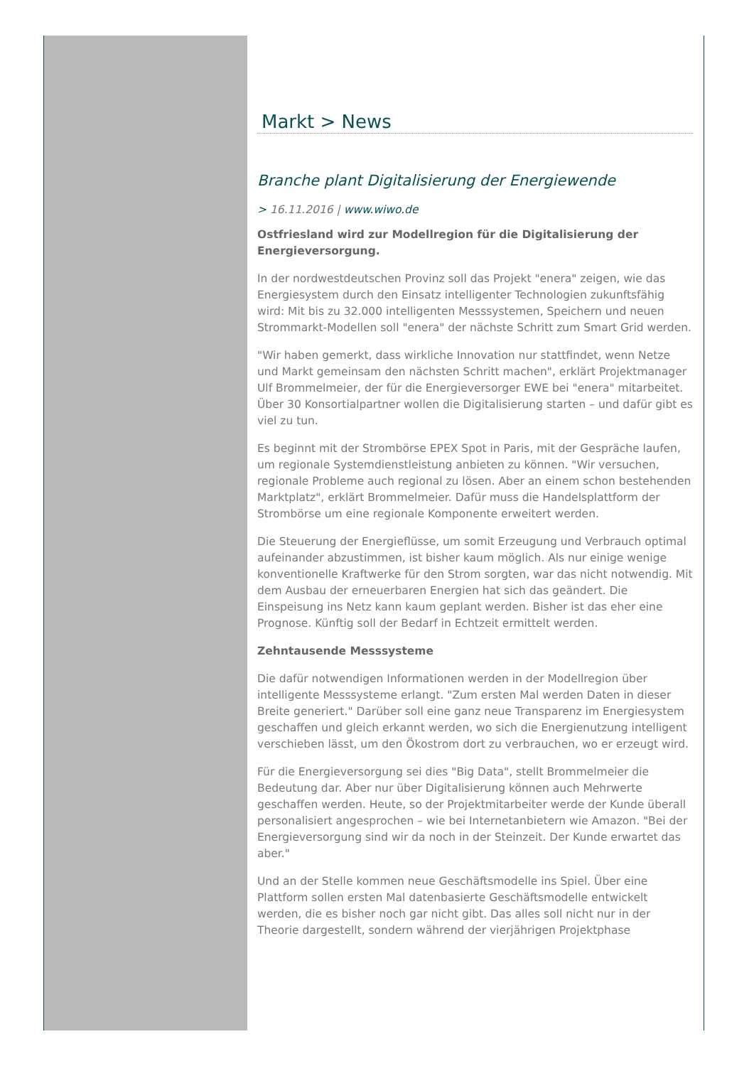Markt > News
Branche plant Digitalisierung der Energiewende
> 16.11.2016 | www.wiwo.de
Ostfriesland wird zur Modellregion für die Digitalisierung der Energieversorgung.
In der nordwestdeutschen Provinz soll das Projekt "enera" zeigen, wie das Energiesystem durch den Einsatz intelligenter Technologien zukunftsfähig wird: Mit bis zu 32.000 intelligenten Messsystemen, Speichern und neuen Strommarkt-Modellen soll "enera" der nächste Schritt zum Smart Grid werden.
"Wir haben gemerkt, dass wirkliche Innovation nur stattfindet, wenn Netze und Markt gemeinsam den nächsten Schritt machen", erklärt Projektmanager Ulf Brommelmeier, der für die Energieversorger EWE bei "enera" mitarbeitet. Über 30 Konsortialpartner wollen die Digitalisierung starten – und dafür gibt es viel zu tun.
Es beginnt mit der Strombörse EPEX Spot in Paris, mit der Gespräche laufen, um regionale Systemdienstleistung anbieten zu können. "Wir versuchen, regionale Probleme auch regional zu lösen. Aber an einem schon bestehenden Marktplatz", erklärt Brommelmeier. Dafür muss die Handelsplattform der Strombörse um eine regionale Komponente erweitert werden.
Die Steuerung der Energieflüsse, um somit Erzeugung und Verbrauch optimal aufeinander abzustimmen, ist bisher kaum möglich. Als nur einige wenige konventionelle Kraftwerke für den Strom sorgten, war das nicht notwendig. Mit dem Ausbau der erneuerbaren Energien hat sich das geändert. Die Einspeisung ins Netz kann kaum geplant werden. Bisher ist das eher eine Prognose. Künftig soll der Bedarf in Echtzeit ermittelt werden.
Zehntausende Messsysteme
Die dafür notwendigen Informationen werden in der Modellregion über intelligente Messsysteme erlangt. "Zum ersten Mal werden Daten in dieser Breite generiert." Darüber soll eine ganz neue Transparenz im Energiesystem geschaffen und gleich erkannt werden, wo sich die Energienutzung intelligent verschieben lässt, um den Ökostrom dort zu verbrauchen, wo er erzeugt wird.
Für die Energieversorgung sei dies "Big Data", stellt Brommelmeier die Bedeutung dar. Aber nur über Digitalisierung können auch Mehrwerte geschaffen werden. Heute, so der Projektmitarbeiter werde der Kunde überall personalisiert angesprochen – wie bei Internetanbietern wie Amazon. "Bei der Energieversorgung sind wir da noch in der Steinzeit. Der Kunde erwartet das aber."
Und an der Stelle kommen neue Geschäftsmodelle ins Spiel. Über eine Plattform sollen ersten Mal datenbasierte Geschäftsmodelle entwickelt werden, die es bisher noch gar nicht gibt. Das alles soll nicht nur in der Theorie dargestellt, sondern während der vierjährigen Projektphase